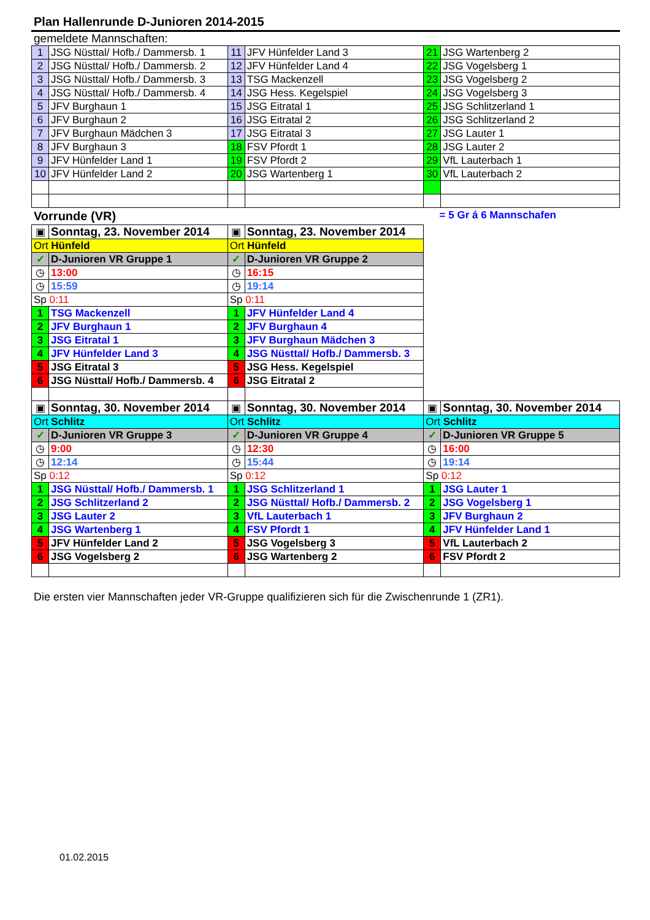Plan Hallenrunde D-Junioren 2014-2015
gemeldete Mannschaften:
| 1 | JSG Nüsttal/ Hofb./ Dammersb. 1 | 11 | JFV Hünfelder Land 3 | 21 | JSG Wartenberg 2 |
| 2 | JSG Nüsttal/ Hofb./ Dammersb. 2 | 12 | JFV Hünfelder Land 4 | 22 | JSG Vogelsberg 1 |
| 3 | JSG Nüsttal/ Hofb./ Dammersb. 3 | 13 | TSG Mackenzell | 23 | JSG Vogelsberg 2 |
| 4 | JSG Nüsttal/ Hofb./ Dammersb. 4 | 14 | JSG Hess. Kegelspiel | 24 | JSG Vogelsberg 3 |
| 5 | JFV Burghaun 1 | 15 | JSG Eitratal 1 | 25 | JSG Schlitzerland 1 |
| 6 | JFV Burghaun 2 | 16 | JSG Eitratal 2 | 26 | JSG Schlitzerland 2 |
| 7 | JFV Burghaun Mädchen 3 | 17 | JSG Eitratal 3 | 27 | JSG Lauter 1 |
| 8 | JFV Burghaun 3 | 18 | FSV Pfordt 1 | 28 | JSG Lauter 2 |
| 9 | JFV Hünfelder Land 1 | 19 | FSV Pfordt 2 | 29 | VfL Lauterbach 1 |
| 10 | JFV Hünfelder Land 2 | 20 | JSG Wartenberg 1 | 30 | VfL Lauterbach 2 |
Vorrunde (VR) = 5 Gr á 6 Mannschafen
| ▣ | Sonntag, 23. November 2014 | ▣ | Sonntag, 23. November 2014 | | |
| Ort Hünfeld | | Ort Hünfeld | | | |
| ✓ | D-Junioren VR Gruppe 1 | ✓ | D-Junioren VR Gruppe 2 | | |
| ◷ | 13:00 | ◷ | 16:15 | | |
| ◷ | 15:59 | ◷ | 19:14 | | |
| Sp 0:11 | | Sp 0:11 | | | |
| 1 | TSG Mackenzell | 1 | JFV Hünfelder Land 4 | | |
| 2 | JFV Burghaun 1 | 2 | JFV Burghaun 4 | | |
| 3 | JSG Eitratal 1 | 3 | JFV Burghaun Mädchen 3 | | |
| 4 | JFV Hünfelder Land 3 | 4 | JSG Nüsttal/ Hofb./ Dammersb. 3 | | |
| 5 | JSG Eitratal 3 | 5 | JSG Hess. Kegelspiel | | |
| 6 | JSG Nüsttal/ Hofb./ Dammersb. 4 | 6 | JSG Eitratal 2 | | |
| ▣ | Sonntag, 30. November 2014 | ▣ | Sonntag, 30. November 2014 | ▣ | Sonntag, 30. November 2014 |
| Ort Schlitz | | Ort Schlitz | | Ort Schlitz | |
| ✓ | D-Junioren VR Gruppe 3 | ✓ | D-Junioren VR Gruppe 4 | ✓ | D-Junioren VR Gruppe 5 |
| ◷ | 9:00 | ◷ | 12:30 | ◷ | 16:00 |
| ◷ | 12:14 | ◷ | 15:44 | ◷ | 19:14 |
| Sp 0:12 | | Sp 0:12 | | Sp 0:12 | |
| 1 | JSG Nüsttal/ Hofb./ Dammersb. 1 | 1 | JSG Schlitzerland 1 | 1 | JSG Lauter 1 |
| 2 | JSG Schlitzerland 2 | 2 | JSG Nüsttal/ Hofb./ Dammersb. 2 | 2 | JSG Vogelsberg 1 |
| 3 | JSG Lauter 2 | 3 | VfL Lauterbach 1 | 3 | JFV Burghaun 2 |
| 4 | JSG Wartenberg 1 | 4 | FSV Pfordt 1 | 4 | JFV Hünfelder Land 1 |
| 5 | JFV Hünfelder Land 2 | 5 | JSG Vogelsberg 3 | 5 | VfL Lauterbach 2 |
| 6 | JSG Vogelsberg 2 | 6 | JSG Wartenberg 2 | 6 | FSV Pfordt 2 |
Die ersten vier Mannschaften jeder VR-Gruppe qualifizieren sich für die Zwischenrunde 1 (ZR1).
01.02.2015